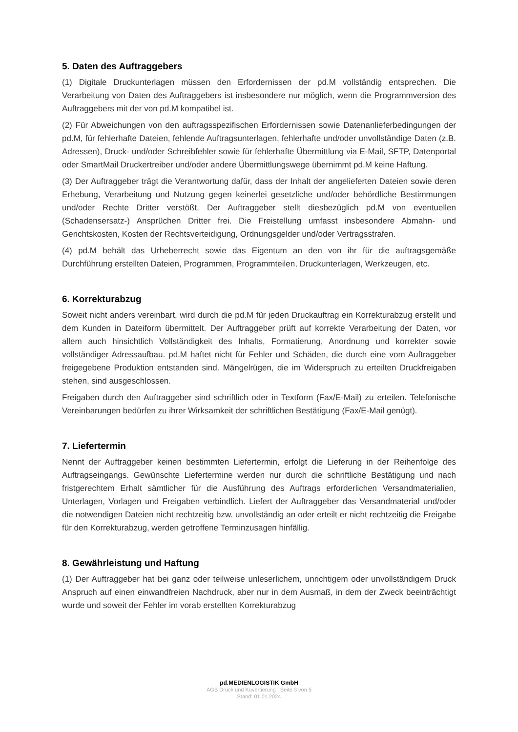5. Daten des Auftraggebers
(1) Digitale Druckunterlagen müssen den Erfordernissen der pd.M vollständig entsprechen. Die Verarbeitung von Daten des Auftraggebers ist insbesondere nur möglich, wenn die Programmversion des Auftraggebers mit der von pd.M kompatibel ist.
(2) Für Abweichungen von den auftragsspezifischen Erfordernissen sowie Datenanlieferbedingungen der pd.M, für fehlerhafte Dateien, fehlende Auftragsunterlagen, fehlerhafte und/oder unvollständige Daten (z.B. Adressen), Druck- und/oder Schreibfehler sowie für fehlerhafte Übermittlung via E-Mail, SFTP, Datenportal oder SmartMail Druckertreiber und/oder andere Übermittlungswege übernimmt pd.M keine Haftung.
(3) Der Auftraggeber trägt die Verantwortung dafür, dass der Inhalt der angelieferten Dateien sowie deren Erhebung, Verarbeitung und Nutzung gegen keinerlei gesetzliche und/oder behördliche Bestimmungen und/oder Rechte Dritter verstößt. Der Auftraggeber stellt diesbezüglich pd.M von eventuellen (Schadensersatz-) Ansprüchen Dritter frei. Die Freistellung umfasst insbesondere Abmahn- und Gerichtskosten, Kosten der Rechtsverteidigung, Ordnungsgelder und/oder Vertragsstrafen.
(4) pd.M behält das Urheberrecht sowie das Eigentum an den von ihr für die auftragsgemäße Durchführung erstellten Dateien, Programmen, Programmteilen, Druckunterlagen, Werkzeugen, etc.
6. Korrekturabzug
Soweit nicht anders vereinbart, wird durch die pd.M für jeden Druckauftrag ein Korrekturabzug erstellt und dem Kunden in Dateiform übermittelt. Der Auftraggeber prüft auf korrekte Verarbeitung der Daten, vor allem auch hinsichtlich Vollständigkeit des Inhalts, Formatierung, Anordnung und korrekter sowie vollständiger Adressaufbau. pd.M haftet nicht für Fehler und Schäden, die durch eine vom Auftraggeber freigegebene Produktion entstanden sind. Mängelrügen, die im Widerspruch zu erteilten Druckfreigaben stehen, sind ausgeschlossen.
Freigaben durch den Auftraggeber sind schriftlich oder in Textform (Fax/E-Mail) zu erteilen. Telefonische Vereinbarungen bedürfen zu ihrer Wirksamkeit der schriftlichen Bestätigung (Fax/E-Mail genügt).
7. Liefertermin
Nennt der Auftraggeber keinen bestimmten Liefertermin, erfolgt die Lieferung in der Reihenfolge des Auftragseingangs. Gewünschte Liefertermine werden nur durch die schriftliche Bestätigung und nach fristgerechtem Erhalt sämtlicher für die Ausführung des Auftrags erforderlichen Versandmaterialien, Unterlagen, Vorlagen und Freigaben verbindlich. Liefert der Auftraggeber das Versandmaterial und/oder die notwendigen Dateien nicht rechtzeitig bzw. unvollständig an oder erteilt er nicht rechtzeitig die Freigabe für den Korrekturabzug, werden getroffene Terminzusagen hinfällig.
8. Gewährleistung und Haftung
(1) Der Auftraggeber hat bei ganz oder teilweise unleserlichem, unrichtigem oder unvollständigem Druck Anspruch auf einen einwandfreien Nachdruck, aber nur in dem Ausmaß, in dem der Zweck beeinträchtigt wurde und soweit der Fehler im vorab erstellten Korrekturabzug
pd.MEDIENLOGISTIK GmbH
AGB Druck und Kuvertierung | Seite 3 von 5
Stand: 01.01.2024